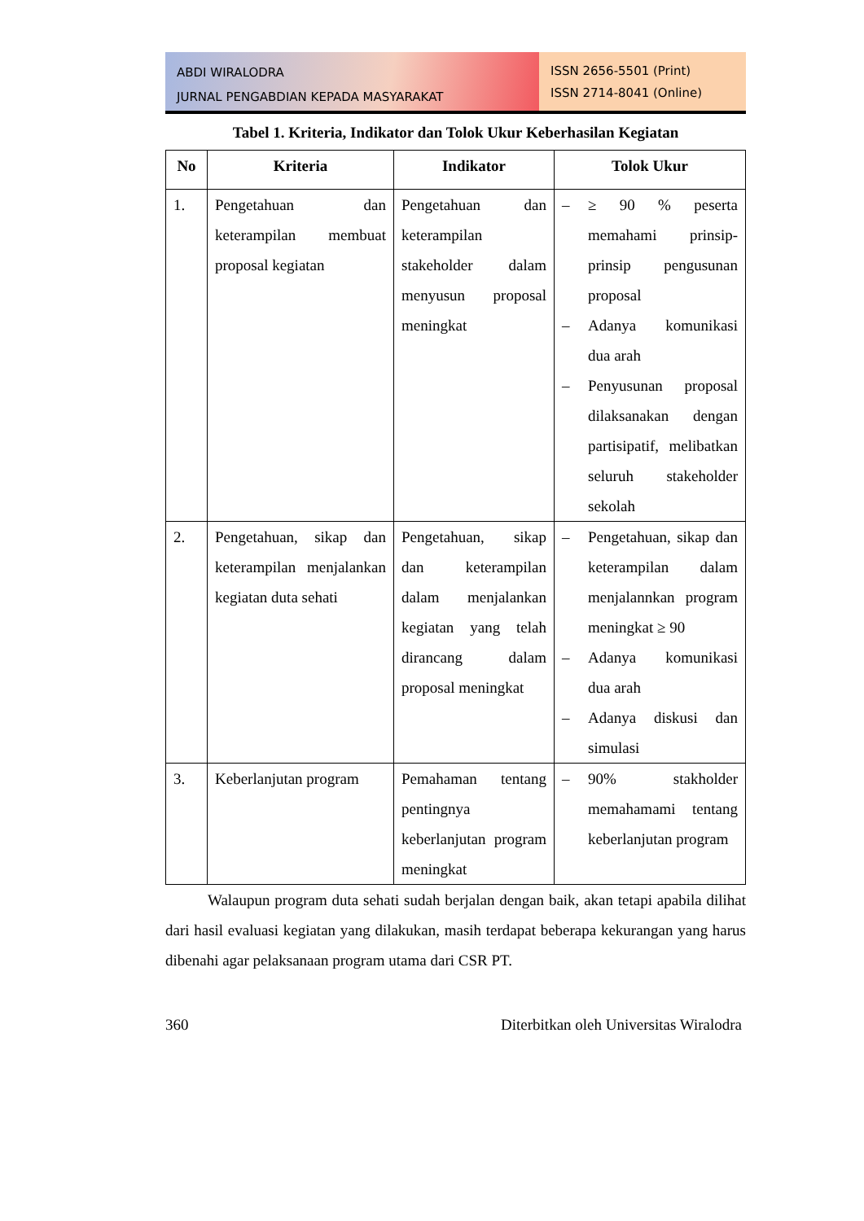ABDI WIRALODRA
JURNAL PENGABDIAN KEPADA MASYARAKAT
ISSN 2656-5501 (Print)
ISSN 2714-8041 (Online)
Tabel 1. Kriteria, Indikator dan Tolok Ukur Keberhasilan Kegiatan
| No | Kriteria | Indikator | Tolok Ukur |
| --- | --- | --- | --- |
| 1. | Pengetahuan dan keterampilan membuat proposal kegiatan | Pengetahuan dan keterampilan stakeholder dalam menyusun proposal meningkat | – ≥ 90 % peserta memahami prinsip-prinsip pengusunan proposal – Adanya komunikasi dua arah – Penyusunan proposal dilaksanakan dengan partisipatif, melibatkan seluruh stakeholder sekolah |
| 2. | Pengetahuan, sikap dan keterampilan menjalankan kegiatan duta sehati | Pengetahuan, sikap dan keterampilan dalam menjalankan kegiatan yang telah dirancang dalam proposal meningkat | – Pengetahuan, sikap dan keterampilan dalam menjalannkan program meningkat ≥ 90 – Adanya komunikasi dua arah – Adanya diskusi dan simulasi |
| 3. | Keberlanjutan program | Pemahaman tentang pentingnya keberlanjutan program meningkat | – 90% stakholder memahamami tentang keberlanjutan program |
Walaupun program duta sehati sudah berjalan dengan baik, akan tetapi apabila dilihat dari hasil evaluasi kegiatan yang dilakukan, masih terdapat beberapa kekurangan yang harus dibenahi agar pelaksanaan program utama dari CSR PT.
360 Diterbitkan oleh Universitas Wiralodra